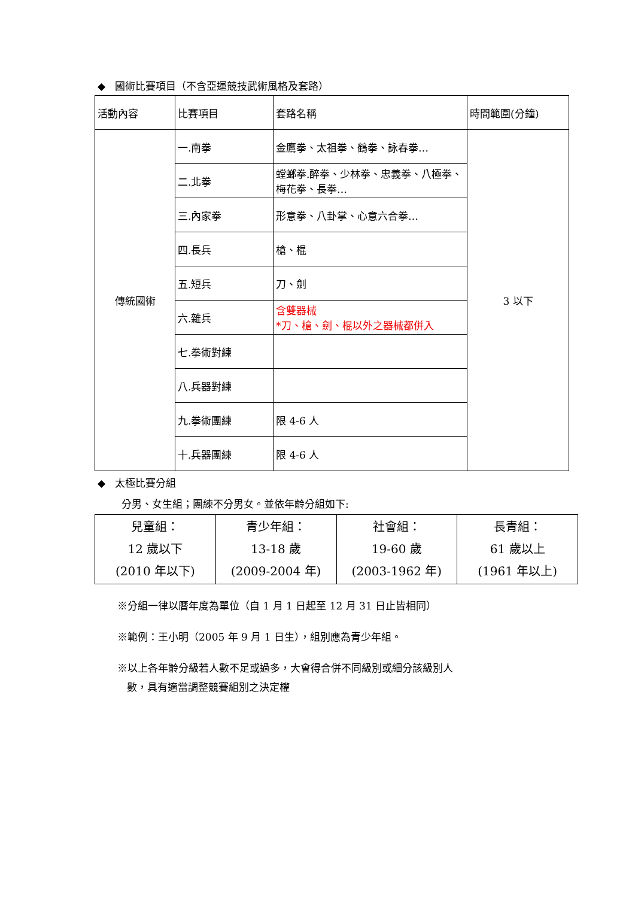◆ 國術比賽項目（不含亞運競技武術風格及套路）
| 活動內容 | 比賽項目 | 套路名稱 | 時間範圍(分鐘) |
| 傳統國術 | 一.南拳 | 金鷹拳、太祖拳、鶴拳、詠春拳… | 3 以下 |
| | 二.北拳 | 螳螂拳.醉拳、少林拳、忠義拳、八極拳、梅花拳、長拳… | |
| | 三.內家拳 | 形意拳、八卦掌、心意六合拳… | |
| | 四.長兵 | 槍、棍 | |
| | 五.短兵 | 刀、劍 | |
| | 六.雜兵 | 含雙器械 *刀、槍、劍、棍以外之器械都併入 | |
| | 七.拳術對練 | | |
| | 八.兵器對練 | | |
| | 九.拳術團練 | 限 4-6 人 | |
| | 十.兵器團練 | 限 4-6 人 | |
◆ 太極比賽分組
分男、女生組；團練不分男女。並依年齡分組如下:
| 兒童組： 12 歲以下 (2010 年以下) | 青少年組： 13-18 歲 (2009-2004 年) | 社會組： 19-60 歲 (2003-1962 年) | 長青組： 61 歲以上 (1961 年以上) |
※分組一律以曆年度為單位（自 1 月 1 日起至 12 月 31 日止皆相同）
※範例：王小明（2005 年 9 月 1 日生），組別應為青少年組。
※以上各年齡分級若人數不足或過多，大會得合併不同級別或細分該級別人
數，具有適當調整競賽組別之決定權